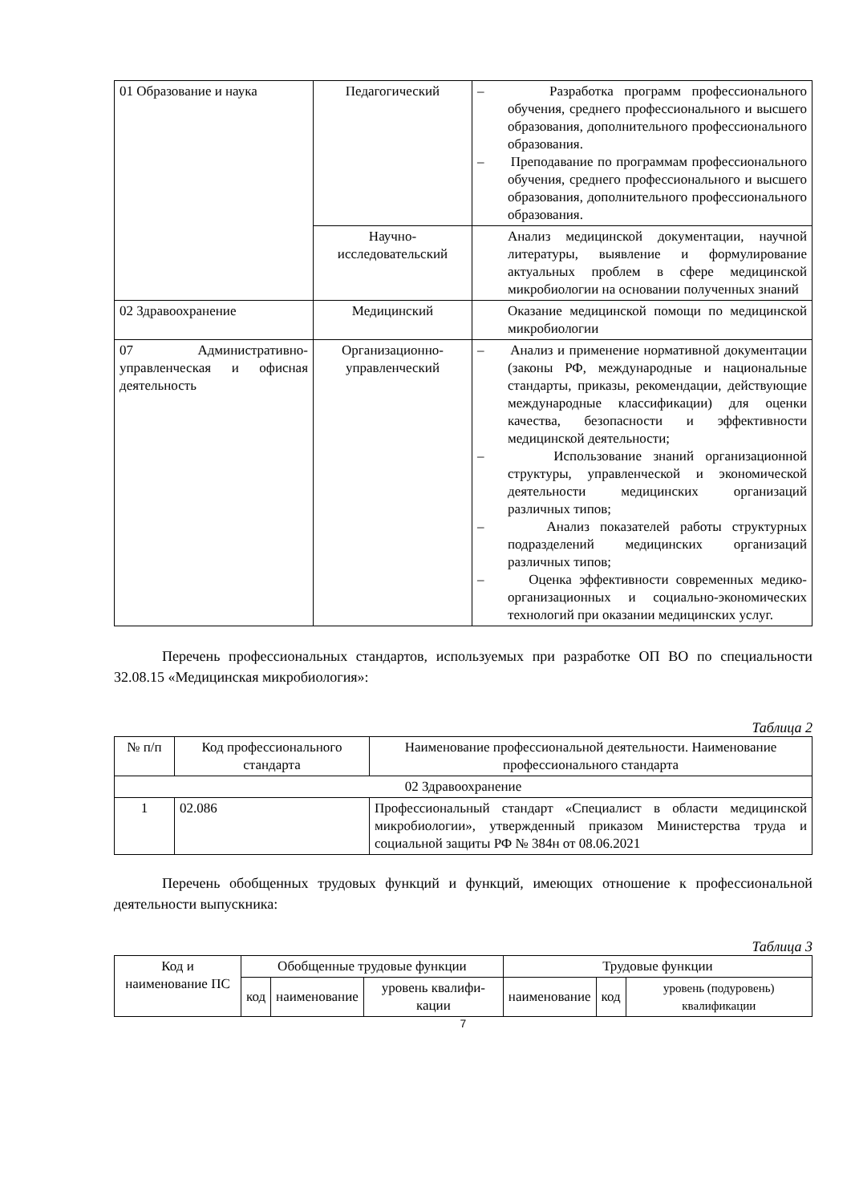| 01 Образование и наука | Педагогический | – Разработка программ профессионального обучения, среднего профессионального и высшего образования, дополнительного профессионального образования. – Преподавание по программам профессионального обучения, среднего профессионального и высшего образования, дополнительного профессионального образования. |
| | Научно-исследовательский | Анализ медицинской документации, научной литературы, выявление и формулирование актуальных проблем в сфере медицинской микробиологии на основании полученных знаний |
| 02 Здравоохранение | Медицинский | Оказание медицинской помощи по медицинской микробиологии |
| 07 Административно-управленческая и офисная деятельность | Организационно-управленческий | – Анализ и применение нормативной документации (законы РФ, международные и национальные стандарты, приказы, рекомендации, действующие международные классификации) для оценки качества, безопасности и эффективности медицинской деятельности; – Использование знаний организационной структуры, управленческой и экономической деятельности медицинских организаций различных типов; – Анализ показателей работы структурных подразделений медицинских организаций различных типов; – Оценка эффективности современных медико-организационных и социально-экономических технологий при оказании медицинских услуг. |
Перечень профессиональных стандартов, используемых при разработке ОП ВО по специальности 32.08.15 «Медицинская микробиология»:
Таблица 2
| № п/п | Код профессионального стандарта | Наименование профессиональной деятельности. Наименование профессионального стандарта |
| --- | --- | --- |
| 02 Здравоохранение | | |
| 1 | 02.086 | Профессиональный стандарт «Специалист в области медицинской микробиологии», утвержденный приказом Министерства труда и социальной защиты РФ № 384н от 08.06.2021 |
Перечень обобщенных трудовых функций и функций, имеющих отношение к профессиональной деятельности выпускника:
Таблица 3
| Код и наименование ПС | Обобщенные трудовые функции | | | Трудовые функции | | |
| --- | --- | --- | --- | --- | --- | --- |
| | код | наименование | уровень квалифи-кации | наименование | код | уровень (подуровень) квалификации |
7